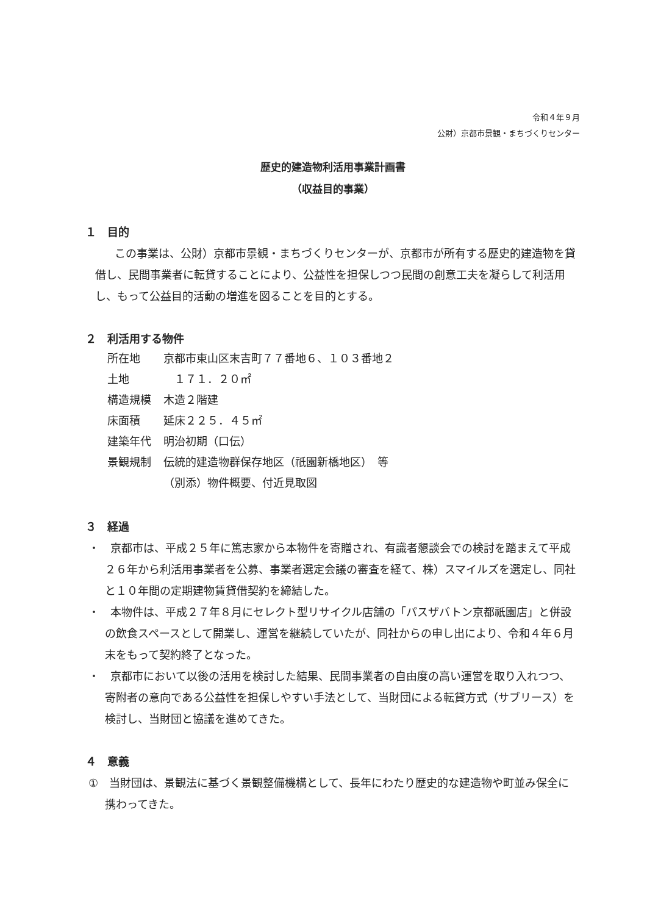令和４年９月
公財）京都市景観・まちづくりセンター
歴史的建造物利活用事業計画書
（収益目的事業）
１　目的
この事業は、公財）京都市景観・まちづくりセンターが、京都市が所有する歴史的建造物を貸借し、民間事業者に転貸することにより、公益性を担保しつつ民間の創意工夫を凝らして利活用し、もって公益目的活動の増進を図ることを目的とする。
２　利活用する物件
| 所在地 | 京都市東山区末吉町７７番地６、１０３番地２ |
| 土地 | １７１．２０㎡ |
| 構造規模 | 木造２階建 |
| 床面積 | 延床２２５．４５㎡ |
| 建築年代 | 明治初期（口伝） |
| 景観規制 | 伝統的建造物群保存地区（祇園新橋地区） 等 |
| | （別添）物件概要、付近見取図 |
３　経過
・　京都市は、平成２５年に篤志家から本物件を寄贈され、有識者懇談会での検討を踏まえて平成２６年から利活用事業者を公募、事業者選定会議の審査を経て、株）スマイルズを選定し、同社と１０年間の定期建物賃貸借契約を締結した。
・　本物件は、平成２７年８月にセレクト型リサイクル店舗の「パスザバトン京都祇園店」と併設の飲食スペースとして開業し、運営を継続していたが、同社からの申し出により、令和４年６月末をもって契約終了となった。
・　京都市において以後の活用を検討した結果、民間事業者の自由度の高い運営を取り入れつつ、寄附者の意向である公益性を担保しやすい手法として、当財団による転貸方式（サブリース）を検討し、当財団と協議を進めてきた。
４　意義
①　当財団は、景観法に基づく景観整備機構として、長年にわたり歴史的な建造物や町並み保全に携わってきた。